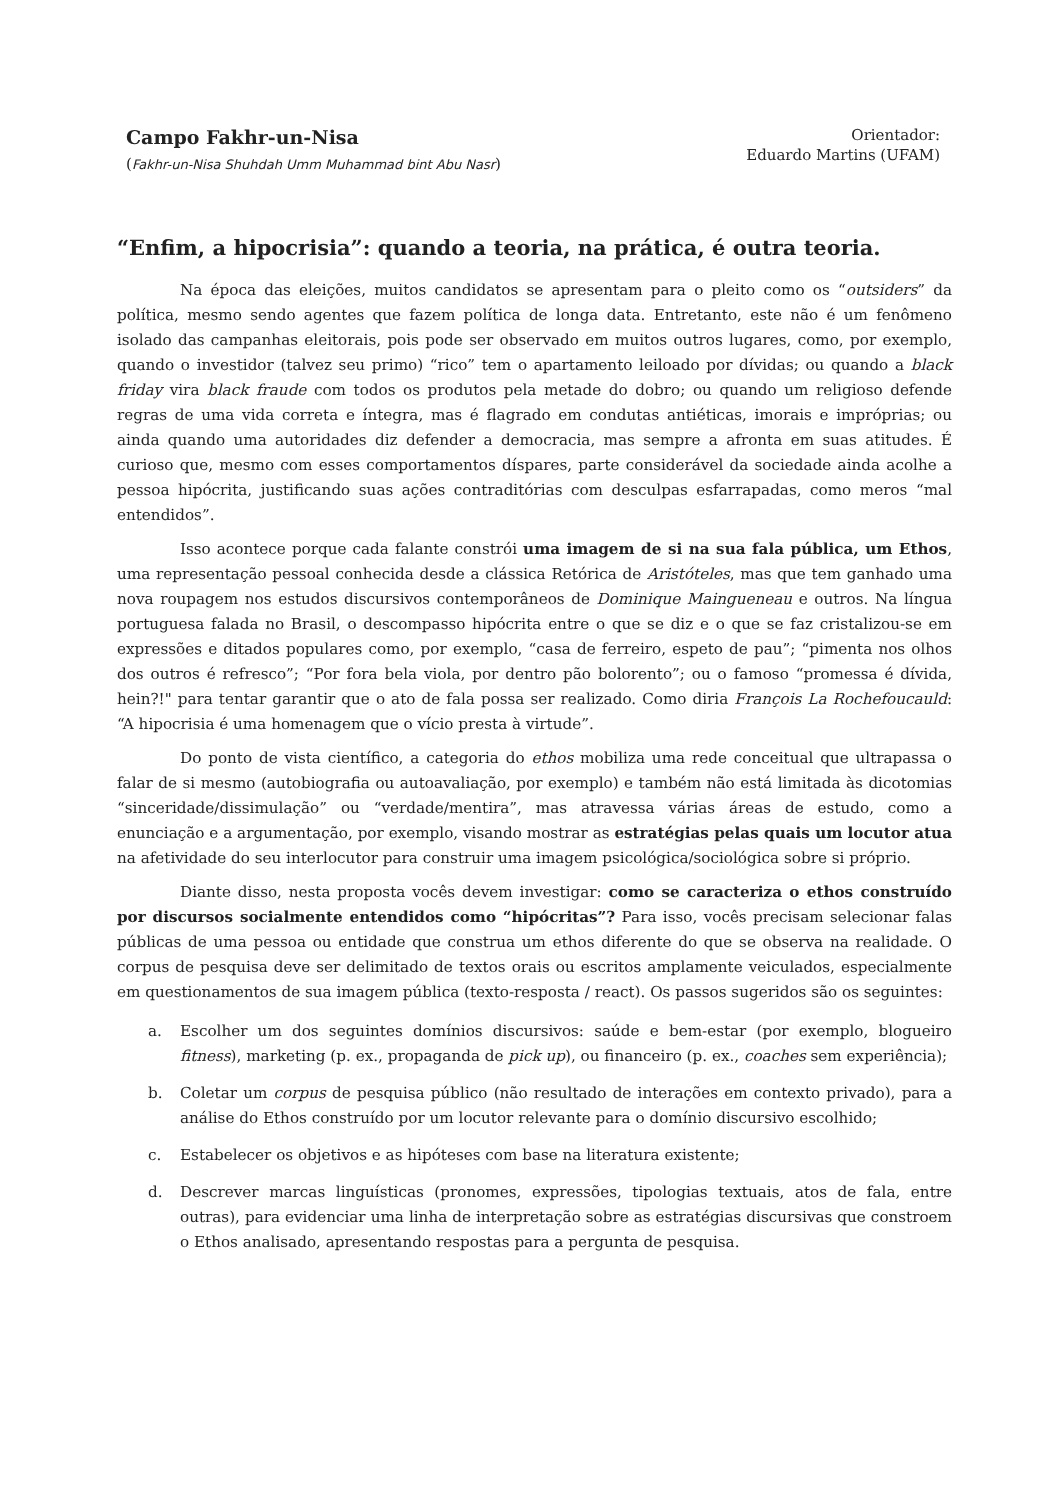Campo Fakhr-un-Nisa
(Fakhr-un-Nisa Shuhdah Umm Muhammad bint Abu Nasr)
Orientador:
Eduardo Martins (UFAM)
“Enfim, a hipocrisia”: quando a teoria, na prática, é outra teoria.
Na época das eleições, muitos candidatos se apresentam para o pleito como os “outsiders” da política, mesmo sendo agentes que fazem política de longa data. Entretanto, este não é um fenômeno isolado das campanhas eleitorais, pois pode ser observado em muitos outros lugares, como, por exemplo, quando o investidor (talvez seu primo) “rico” tem o apartamento leiloado por dívidas; ou quando a black friday vira black fraude com todos os produtos pela metade do dobro; ou quando um religioso defende regras de uma vida correta e íntegra, mas é flagrado em condutas antiéticas, imorais e impróprias; ou ainda quando uma autoridades diz defender a democracia, mas sempre a afronta em suas atitudes. É curioso que, mesmo com esses comportamentos díspares, parte considerável da sociedade ainda acolhe a pessoa hipócrita, justificando suas ações contraditórias com desculpas esfarrapadas, como meros “mal entendidos”.
Isso acontece porque cada falante constrói uma imagem de si na sua fala pública, um Ethos, uma representação pessoal conhecida desde a clássica Retórica de Aristóteles, mas que tem ganhado uma nova roupagem nos estudos discursivos contemporâneos de Dominique Maingueneau e outros. Na língua portuguesa falada no Brasil, o descompasso hipócrita entre o que se diz e o que se faz cristalizou-se em expressões e ditados populares como, por exemplo, “casa de ferreiro, espeto de pau”; “pimenta nos olhos dos outros é refresco”; “Por fora bela viola, por dentro pão bolorento”; ou o famoso “promessa é dívida, hein?!" para tentar garantir que o ato de fala possa ser realizado. Como diria François La Rochefoucauld: “A hipocrisia é uma homenagem que o vício presta à virtude”.
Do ponto de vista científico, a categoria do ethos mobiliza uma rede conceitual que ultrapassa o falar de si mesmo (autobiografia ou autoavaliação, por exemplo) e também não está limitada às dicotomias “sinceridade/dissimulação” ou “verdade/mentira”, mas atravessa várias áreas de estudo, como a enunciação e a argumentação, por exemplo, visando mostrar as estratégias pelas quais um locutor atua na afetividade do seu interlocutor para construir uma imagem psicológica/sociológica sobre si próprio.
Diante disso, nesta proposta vocês devem investigar: como se caracteriza o ethos construído por discursos socialmente entendidos como “hipócritas”? Para isso, vocês precisam selecionar falas públicas de uma pessoa ou entidade que construa um ethos diferente do que se observa na realidade. O corpus de pesquisa deve ser delimitado de textos orais ou escritos amplamente veiculados, especialmente em questionamentos de sua imagem pública (texto-resposta / react). Os passos sugeridos são os seguintes:
a. Escolher um dos seguintes domínios discursivos: saúde e bem-estar (por exemplo, blogueiro fitness), marketing (p. ex., propaganda de pick up), ou financeiro (p. ex., coaches sem experiência);
b. Coletar um corpus de pesquisa público (não resultado de interações em contexto privado), para a análise do Ethos construído por um locutor relevante para o domínio discursivo escolhido;
c. Estabelecer os objetivos e as hipóteses com base na literatura existente;
d. Descrever marcas linguísticas (pronomes, expressões, tipologias textuais, atos de fala, entre outras), para evidenciar uma linha de interpretação sobre as estratégias discursivas que constroem o Ethos analisado, apresentando respostas para a pergunta de pesquisa.